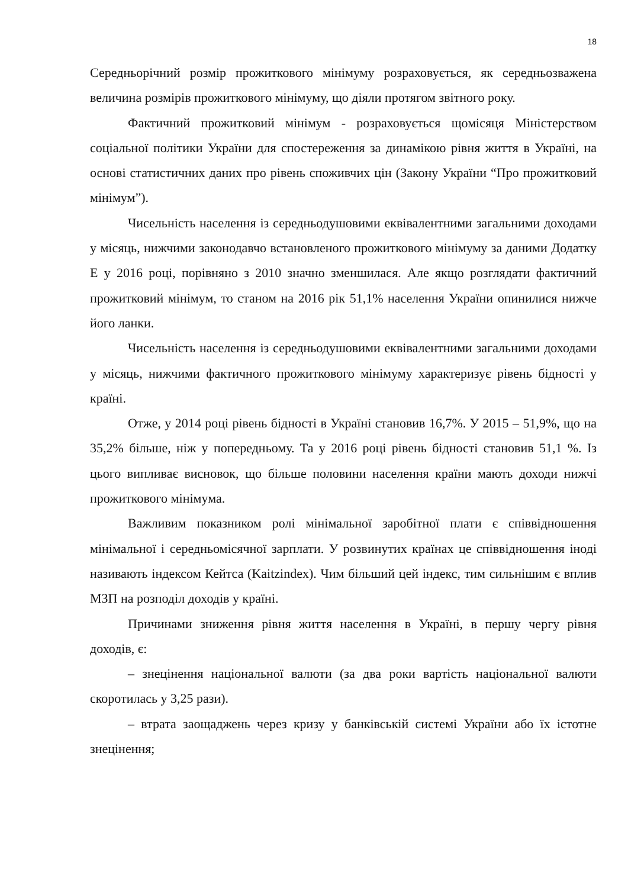18
Середньорічний розмір прожиткового мінімуму розраховується, як середньозважена величина розмірів прожиткового мінімуму, що діяли протягом звітного року.
Фактичний прожитковий мінімум - розраховується щомісяця Міністерством соціальної політики України для спостереження за динамікою рівня життя в Україні, на основі статистичних даних про рівень споживчих цін (Закону України “Про прожитковий мінімум”).
Чисельність населення із середньодушовими еквівалентними загальними доходами у місяць, нижчими законодавчо встановленого прожиткового мінімуму за даними Додатку Е у 2016 році, порівняно з 2010 значно зменшилася. Але якщо розглядати фактичний прожитковий мінімум, то станом на 2016 рік 51,1% населення України опинилися нижче його ланки.
Чисельність населення із середньодушовими еквівалентними загальними доходами у місяць, нижчими фактичного прожиткового мінімуму характеризує рівень бідності у країні.
Отже, у 2014 році рівень бідності в Україні становив 16,7%. У 2015 – 51,9%, що на 35,2% більше, ніж у попередньому. Та у 2016 році рівень бідності становив 51,1 %. Із цього випливає висновок, що більше половини населення країни мають доходи нижчі прожиткового мінімума.
Важливим показником ролі мінімальної заробітної плати є співвідношення мінімальної і середньомісячної зарплати. У розвинутих країнах це співвідношення іноді називають індексом Кейтса (Kaitzindex). Чим більший цей індекс, тим сильнішим є вплив МЗП на розподіл доходів у країні.
Причинами зниження рівня життя населення в Україні, в першу чергу рівня доходів, є:
– знецінення національної валюти (за два роки вартість національної валюти скоротилась у 3,25 рази).
– втрата заощаджень через кризу у банківській системі України або їх істотне знецінення;